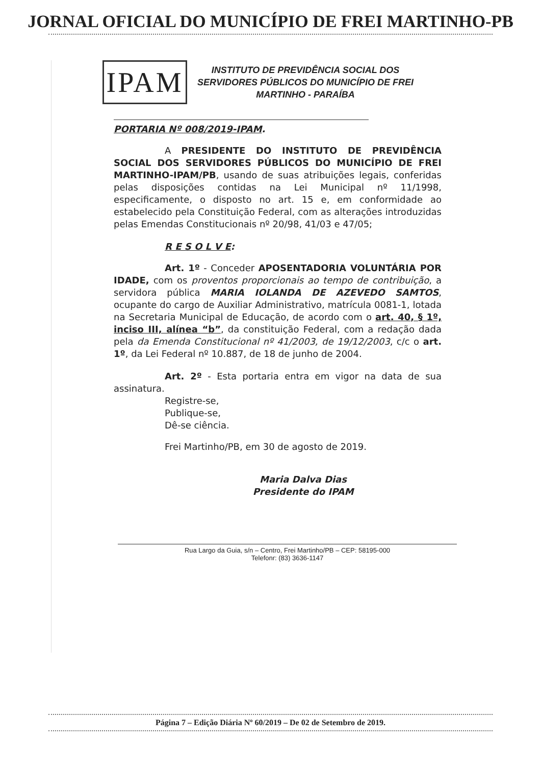JORNAL OFICIAL DO MUNICÍPIO DE FREI MARTINHO-PB
IPAM
INSTITUTO DE PREVIDÊNCIA SOCIAL DOS
SERVIDORES PÚBLICOS DO MUNICÍPIO DE FREI
MARTINHO - PARAÍBA
PORTARIA Nº 008/2019-IPAM.
A PRESIDENTE DO INSTITUTO DE PREVIDÊNCIA SOCIAL DOS SERVIDORES PÚBLICOS DO MUNICÍPIO DE FREI MARTINHO-IPAM/PB, usando de suas atribuições legais, conferidas pelas disposições contidas na Lei Municipal nº 11/1998, especificamente, o disposto no art. 15 e, em conformidade ao estabelecido pela Constituição Federal, com as alterações introduzidas pelas Emendas Constitucionais nº 20/98, 41/03 e 47/05;
R E S O L V E:
Art. 1º - Conceder APOSENTADORIA VOLUNTÁRIA POR IDADE, com os proventos proporcionais ao tempo de contribuição, a servidora pública MARIA IOLANDA DE AZEVEDO SAMTOS, ocupante do cargo de Auxiliar Administrativo, matrícula 0081-1, lotada na Secretaria Municipal de Educação, de acordo com o art. 40, § 1º, inciso III, alínea “b”, da constituição Federal, com a redação dada pela da Emenda Constitucional nº 41/2003, de 19/12/2003, c/c o art. 1º, da Lei Federal nº 10.887, de 18 de junho de 2004.
Art. 2º - Esta portaria entra em vigor na data de sua assinatura.
Registre-se,
Publique-se,
Dê-se ciência.
Frei Martinho/PB, em 30 de agosto de 2019.
Maria Dalva Dias
Presidente do IPAM
Rua Largo da Guia, s/n – Centro, Frei Martinho/PB – CEP: 58195-000
Telefonr: (83) 3636-1147
Página 7 – Edição Diária Nº 60/2019 – De 02 de Setembro de 2019.